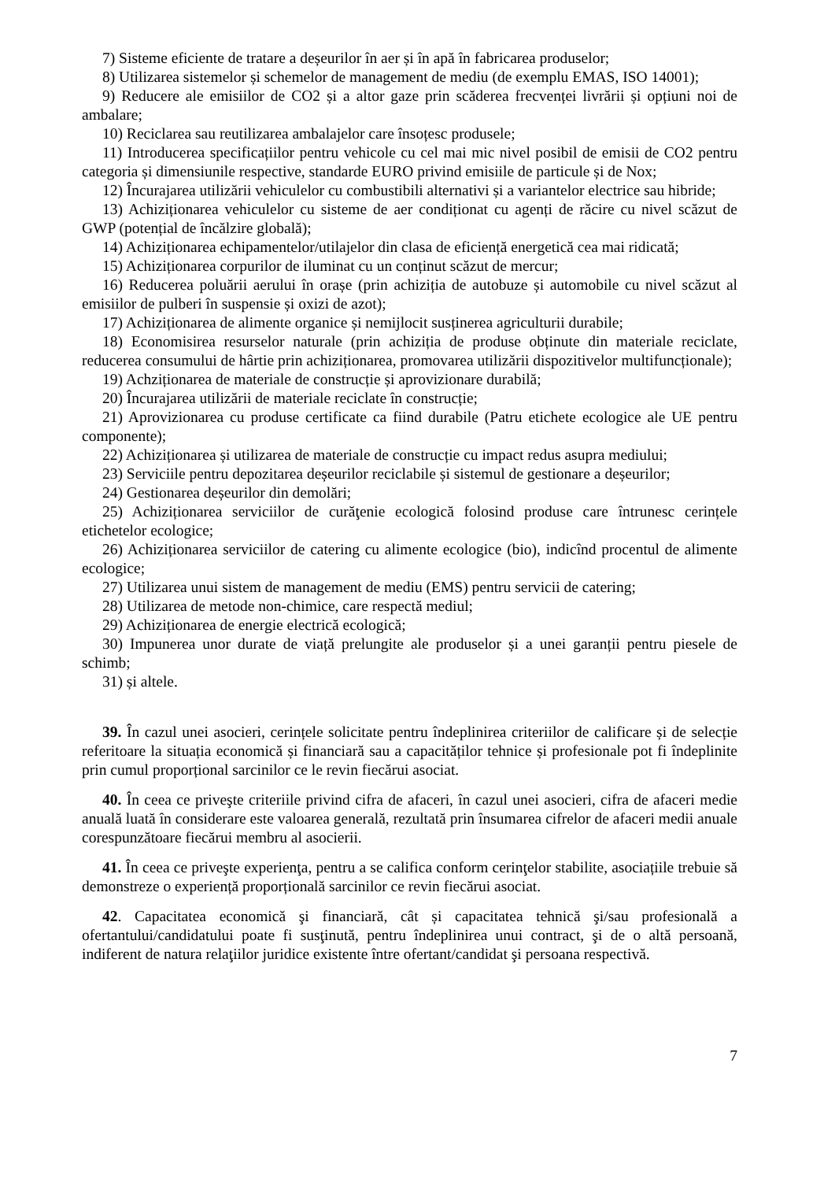7) Sisteme eficiente de tratare a deșeurilor în aer și în apă în fabricarea produselor;
8) Utilizarea sistemelor și schemelor de management de mediu (de exemplu EMAS, ISO 14001);
9) Reducere ale emisiilor de CO2 și a altor gaze prin scăderea frecvenței livrării și opțiuni noi de ambalare;
10) Reciclarea sau reutilizarea ambalajelor care însoțesc produsele;
11) Introducerea specificațiilor pentru vehicole cu cel mai mic nivel posibil de emisii de CO2 pentru categoria și dimensiunile respective, standarde EURO privind emisiile de particule și de Nox;
12) Încurajarea utilizării vehiculelor cu combustibili alternativi și a variantelor electrice sau hibride;
13) Achiziționarea vehiculelor cu sisteme de aer condiționat cu agenți de răcire cu nivel scăzut de GWP (potențial de încălzire globală);
14) Achiziționarea echipamentelor/utilajelor din clasa de eficiență energetică cea mai ridicată;
15) Achiziționarea corpurilor de iluminat cu un conținut scăzut de mercur;
16) Reducerea poluării aerului în orașe (prin achiziția de autobuze și automobile cu nivel scăzut al emisiilor de pulberi în suspensie și oxizi de azot);
17) Achiziționarea de alimente organice și nemijlocit susținerea agriculturii durabile;
18) Economisirea resurselor naturale (prin achiziția de produse obținute din materiale reciclate, reducerea consumului de hârtie prin achiziționarea, promovarea utilizării dispozitivelor multifuncționale);
19) Achziționarea de materiale de construcție și aprovizionare durabilă;
20) Încurajarea utilizării de materiale reciclate în construcție;
21) Aprovizionarea cu produse certificate ca fiind durabile (Patru etichete ecologice ale UE pentru componente);
22) Achiziționarea și utilizarea de materiale de construcție cu impact redus asupra mediului;
23) Serviciile pentru depozitarea deșeurilor reciclabile și sistemul de gestionare a deșeurilor;
24) Gestionarea deșeurilor din demolări;
25) Achiziționarea serviciilor de curăţenie ecologică folosind produse care întrunesc cerințele etichetelor ecologice;
26) Achiziționarea serviciilor de catering cu alimente ecologice (bio), indicînd procentul de alimente ecologice;
27) Utilizarea unui sistem de management de mediu (EMS) pentru servicii de catering;
28) Utilizarea de metode non-chimice, care respectă mediul;
29) Achiziționarea de energie electrică ecologică;
30) Impunerea unor durate de viață prelungite ale produselor și a unei garanții pentru piesele de schimb;
31) și altele.
39. În cazul unei asocieri, cerințele solicitate pentru îndeplinirea criteriilor de calificare și de selecție referitoare la situația economică și financiară sau a capacităților tehnice și profesionale pot fi îndeplinite prin cumul proporțional sarcinilor ce le revin fiecărui asociat.
40. În ceea ce priveşte criteriile privind cifra de afaceri, în cazul unei asocieri, cifra de afaceri medie anuală luată în considerare este valoarea generală, rezultată prin însumarea cifrelor de afaceri medii anuale corespunzătoare fiecărui membru al asocierii.
41. În ceea ce priveşte experienţa, pentru a se califica conform cerinţelor stabilite, asociațiile trebuie să demonstreze o experiență proporțională sarcinilor ce revin fiecărui asociat.
42. Capacitatea economică şi financiară, cât și capacitatea tehnică şi/sau profesională a ofertantului/candidatului poate fi susţinută, pentru îndeplinirea unui contract, şi de o altă persoană, indiferent de natura relaţiilor juridice existente între ofertant/candidat şi persoana respectivă.
7